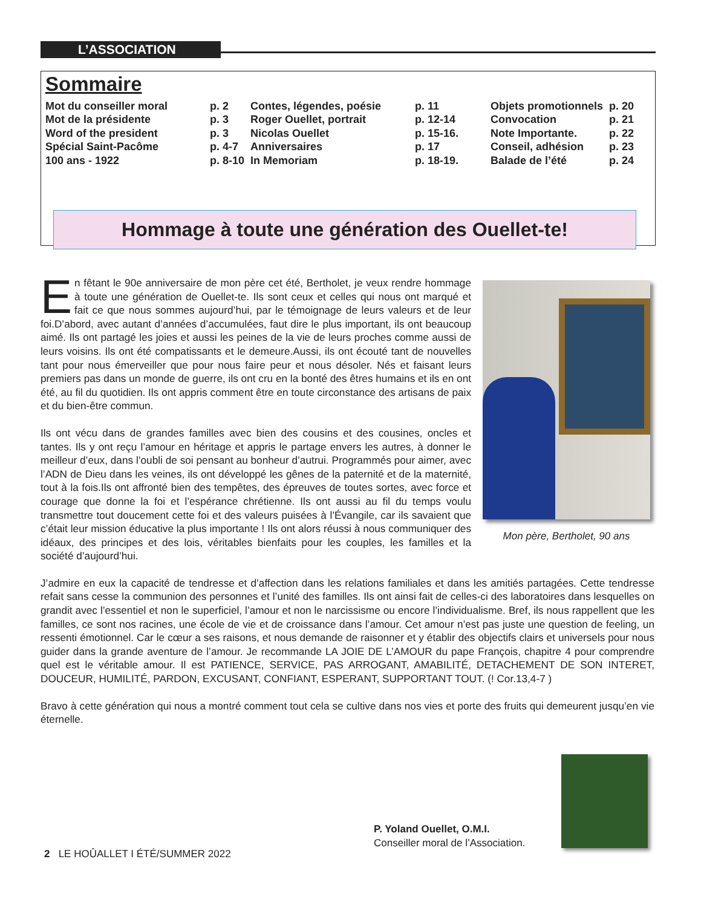L’ASSOCIATION
Sommaire
| Mot du conseiller moral | p. 2 | Contes, légendes, poésie | p. 11 | Objets promotionnels | p. 20 |
| Mot de la présidente | p. 3 | Roger Ouellet, portrait | p. 12-14 | Convocation | p. 21 |
| Word of the president | p. 3 | Nicolas Ouellet | p. 15-16. | Note Importante. | p. 22 |
| Spécial Saint-Pacôme | p. 4-7 | Anniversaires | p. 17 | Conseil, adhésion | p. 23 |
| 100 ans - 1922 | p. 8-10 | In Memoriam | p. 18-19. | Balade de l’été | p. 24 |
Hommage à toute une génération des Ouellet-te!
En fêtant le 90e anniversaire de mon père cet été, Bertholet, je veux rendre hommage à toute une génération de Ouellet-te. Ils sont ceux et celles qui nous ont marqué et fait ce que nous sommes aujourd’hui, par le témoignage de leurs valeurs et de leur foi.D’abord, avec autant d’années d’accumulées, faut dire le plus important, ils ont beaucoup aimé. Ils ont partagé les joies et aussi les peines de la vie de leurs proches comme aussi de leurs voisins. Ils ont été compatissants et le demeure.Aussi, ils ont écouté tant de nouvelles tant pour nous émerveiller que pour nous faire peur et nous désoler. Nés et faisant leurs premiers pas dans un monde de guerre, ils ont cru en la bonté des êtres humains et ils en ont été, au fil du quotidien. Ils ont appris comment être en toute circonstance des artisans de paix et du bien-être commun.
Ils ont vécu dans de grandes familles avec bien des cousins et des cousines, oncles et tantes. Ils y ont reçu l’amour en héritage et appris le partage envers les autres, à donner le meilleur d’eux, dans l’oubli de soi pensant au bonheur d’autrui. Programmés pour aimer, avec l’ADN de Dieu dans les veines, ils ont développé les gênes de la paternité et de la maternité, tout à la fois.Ils ont affronté bien des tempêtes, des épreuves de toutes sortes, avec force et courage que donne la foi et l’espérance chrétienne. Ils ont aussi au fil du temps voulu transmettre tout doucement cette foi et des valeurs puisées à l’Évangile, car ils savaient que c’était leur mission éducative la plus importante ! Ils ont alors réussi à nous communiquer des idéaux, des principes et des lois, véritables bienfaits pour les couples, les familles et la société d’aujourd’hui.
J’admire en eux la capacité de tendresse et d’affection dans les relations familiales et dans les amitiés partagées. Cette tendresse refait sans cesse la communion des personnes et l’unité des familles. Ils ont ainsi fait de celles-ci des laboratoires dans lesquelles on grandit avec l’essentiel et non le superficiel, l’amour et non le narcissisme ou encore l’individualisme. Bref, ils nous rappellent que les familles, ce sont nos racines, une école de vie et de croissance dans l’amour. Cet amour n’est pas juste une question de feeling, un ressenti émotionnel. Car le cœur a ses raisons, et nous demande de raisonner et y établir des objectifs clairs et universels pour nous guider dans la grande aventure de l’amour. Je recommande LA JOIE DE L’AMOUR du pape François, chapitre 4 pour comprendre quel est le véritable amour. Il est PATIENCE, SERVICE, PAS ARROGANT, AMABILITÉ, DETACHEMENT DE SON INTERET, DOUCEUR, HUMILITÉ, PARDON, EXCUSANT, CONFIANT, ESPERANT, SUPPORTANT TOUT. (! Cor.13,4-7 )
Bravo à cette génération qui nous a montré comment tout cela se cultive dans nos vies et porte des fruits qui demeurent jusqu’en vie éternelle.
Mon père, Bertholet, 90 ans
P. Yoland Ouellet, O.M.I.
Conseiller moral de l’Association.
2 LE HOÛALLET I ÉTÉ/SUMMER 2022